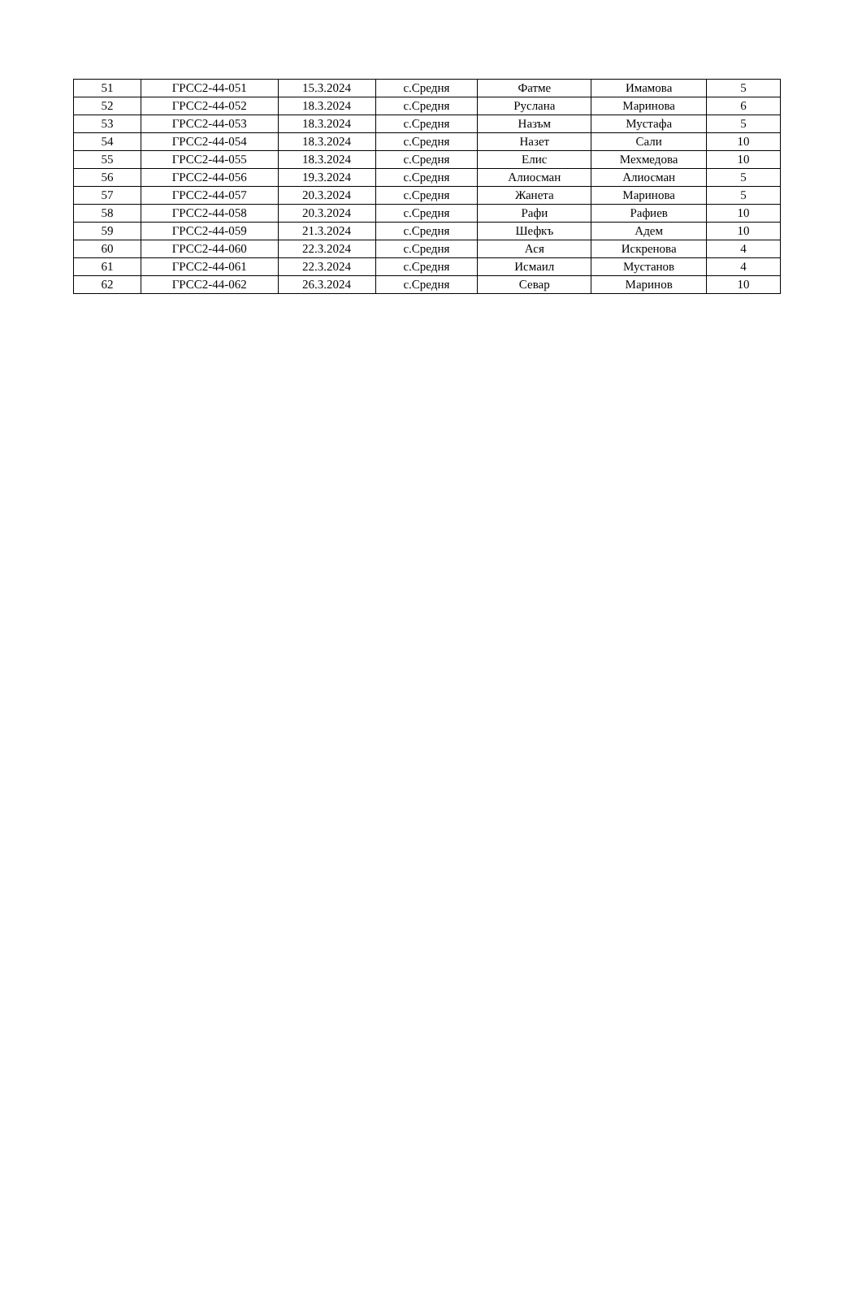| 51 | ГРСС2-44-051 | 15.3.2024 | с.Средня | Фатме | Имамова | 5 |
| 52 | ГРСС2-44-052 | 18.3.2024 | с.Средня | Руслана | Маринова | 6 |
| 53 | ГРСС2-44-053 | 18.3.2024 | с.Средня | Назъм | Мустафа | 5 |
| 54 | ГРСС2-44-054 | 18.3.2024 | с.Средня | Назет | Сали | 10 |
| 55 | ГРСС2-44-055 | 18.3.2024 | с.Средня | Елис | Мехмедова | 10 |
| 56 | ГРСС2-44-056 | 19.3.2024 | с.Средня | Алиосман | Алиосман | 5 |
| 57 | ГРСС2-44-057 | 20.3.2024 | с.Средня | Жанета | Маринова | 5 |
| 58 | ГРСС2-44-058 | 20.3.2024 | с.Средня | Рафи | Рафиев | 10 |
| 59 | ГРСС2-44-059 | 21.3.2024 | с.Средня | Шефкъ | Адем | 10 |
| 60 | ГРСС2-44-060 | 22.3.2024 | с.Средня | Ася | Искренова | 4 |
| 61 | ГРСС2-44-061 | 22.3.2024 | с.Средня | Исмаил | Мустанов | 4 |
| 62 | ГРСС2-44-062 | 26.3.2024 | с.Средня | Севар | Маринов | 10 |